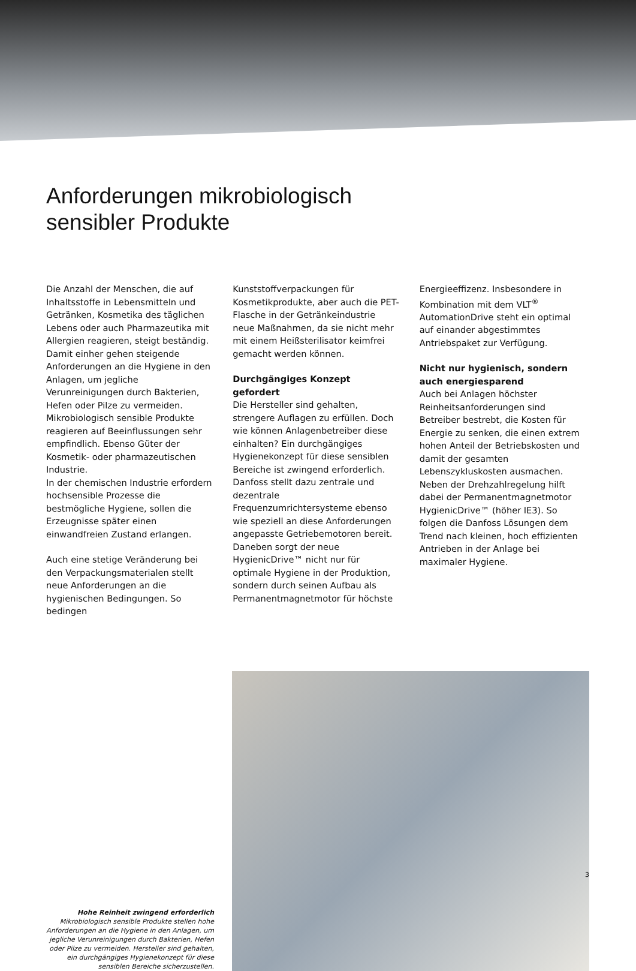Anforderungen mikrobiologisch
sensibler Produkte
Die Anzahl der Menschen, die auf Inhaltsstoffe in Lebensmitteln und Getränken, Kosmetika des täglichen Lebens oder auch Pharmazeutika mit Allergien reagieren, steigt beständig. Damit einher gehen steigende Anforderungen an die Hygiene in den Anlagen, um jegliche Verunreinigungen durch Bakterien, Hefen oder Pilze zu vermeiden. Mikrobiologisch sensible Produkte reagieren auf Beeinflussungen sehr empfindlich. Ebenso Güter der Kosmetik- oder pharmazeutischen Industrie.
In der chemischen Industrie erfordern hochsensible Prozesse die bestmögliche Hygiene, sollen die Erzeugnisse später einen einwandfreien Zustand erlangen.
Auch eine stetige Veränderung bei den Verpackungsmaterialen stellt neue Anforderungen an die hygienischen Bedingungen. So bedingen
Kunststoffverpackungen für Kosmetikprodukte, aber auch die PET-Flasche in der Getränkeindustrie neue Maßnahmen, da sie nicht mehr mit einem Heißsterilisator keimfrei gemacht werden können.
Durchgängiges Konzept gefordert
Die Hersteller sind gehalten, strengere Auflagen zu erfüllen. Doch wie können Anlagenbetreiber diese einhalten? Ein durchgängiges Hygienekonzept für diese sensiblen Bereiche ist zwingend erforderlich. Danfoss stellt dazu zentrale und dezentrale Frequenzumrichtersysteme ebenso wie speziell an diese Anforderungen angepasste Getriebemotoren bereit. Daneben sorgt der neue HygienicDrive™ nicht nur für optimale Hygiene in der Produktion, sondern durch seinen Aufbau als Permanentmagnetmotor für höchste
Energieeffizenz. Insbesondere in Kombination mit dem VLT<sup>®</sup> AutomationDrive steht ein optimal auf einander abgestimmtes Antriebspaket zur Verfügung.
Nicht nur hygienisch, sondern auch energiesparend
Auch bei Anlagen höchster Reinheitsanforderungen sind Betreiber bestrebt, die Kosten für Energie zu senken, die einen extrem hohen Anteil der Betriebskosten und damit der gesamten Lebenszykluskosten ausmachen.
Neben der Drehzahlregelung hilft dabei der Permanentmagnetmotor HygienicDrive™ (höher IE3). So folgen die Danfoss Lösungen dem Trend nach kleinen, hoch effizienten Antrieben in der Anlage bei maximaler Hygiene.
Hohe Reinheit zwingend erforderlich
Mikrobiologisch sensible Produkte stellen hohe Anforderungen an die Hygiene in den Anlagen, um jegliche Verunreinigungen durch Bakterien, Hefen oder Pilze zu vermeiden. Hersteller sind gehalten, ein durchgängiges Hygienekonzept für diese sensiblen Bereiche sicherzustellen.
3